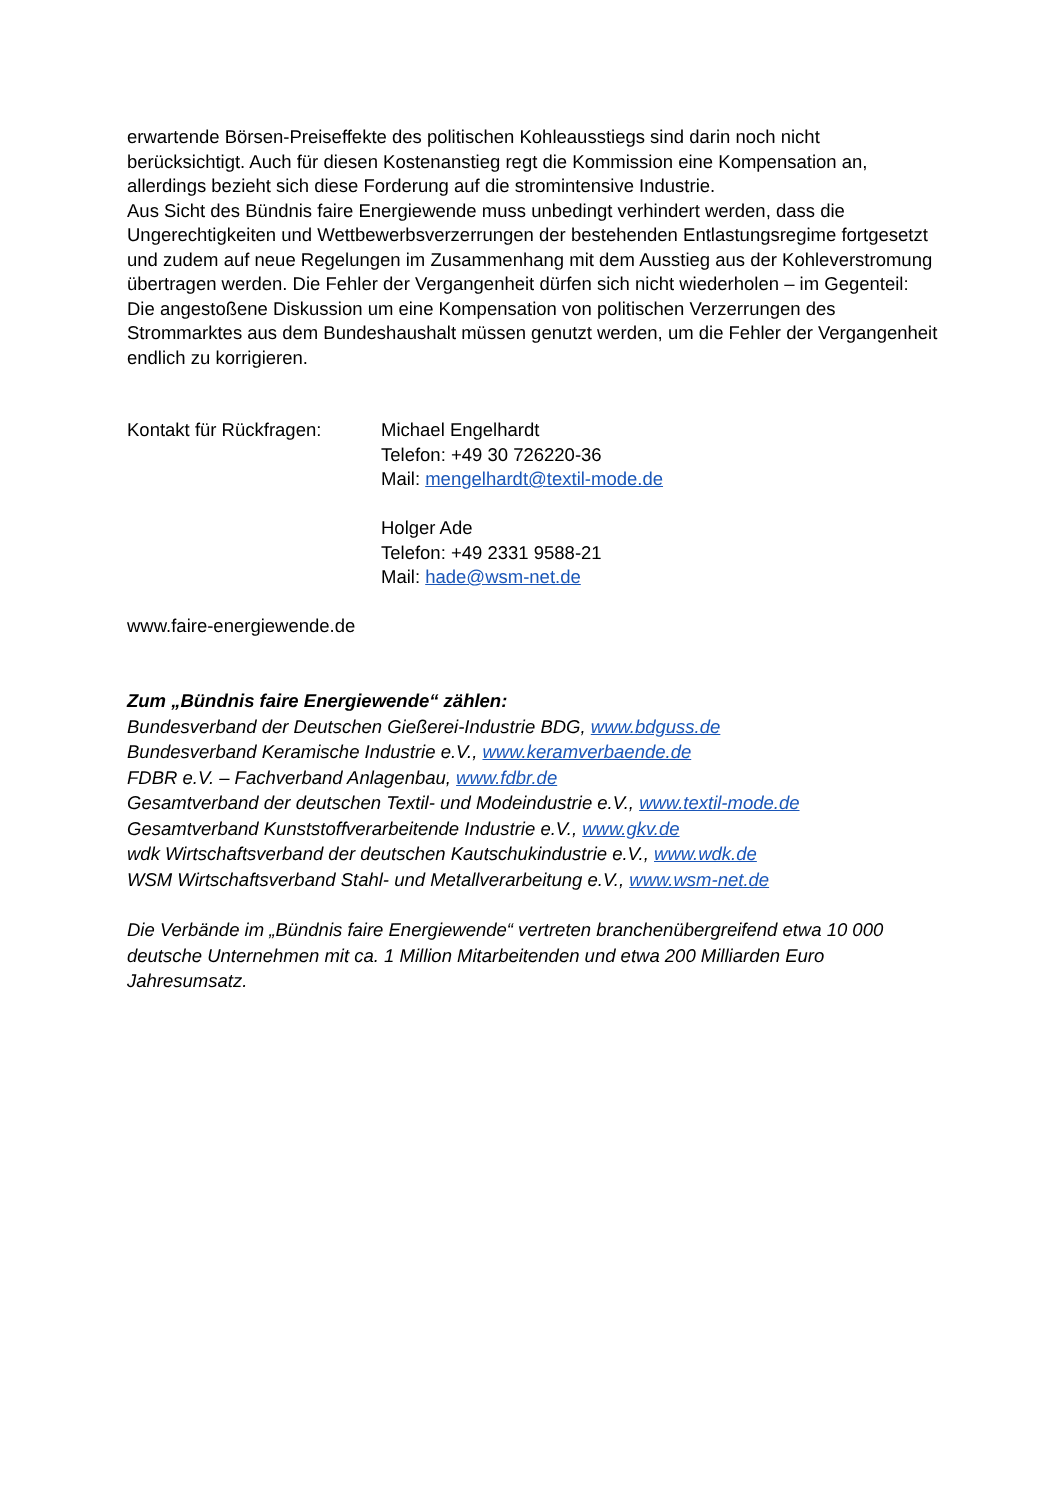erwartende Börsen-Preiseffekte des politischen Kohleausstiegs sind darin noch nicht berücksichtigt. Auch für diesen Kostenanstieg regt die Kommission eine Kompensation an, allerdings bezieht sich diese Forderung auf die stromintensive Industrie.
Aus Sicht des Bündnis faire Energiewende muss unbedingt verhindert werden, dass die Ungerechtigkeiten und Wettbewerbsverzerrungen der bestehenden Entlastungsregime fortgesetzt und zudem auf neue Regelungen im Zusammenhang mit dem Ausstieg aus der Kohleverstromung übertragen werden. Die Fehler der Vergangenheit dürfen sich nicht wiederholen – im Gegenteil: Die angestoßene Diskussion um eine Kompensation von politischen Verzerrungen des Strommarktes aus dem Bundeshaushalt müssen genutzt werden, um die Fehler der Vergangenheit endlich zu korrigieren.
Kontakt für Rückfragen:
Michael Engelhardt
Telefon: +49 30 726220-36
Mail: mengelhardt@textil-mode.de
Holger Ade
Telefon: +49 2331 9588-21
Mail: hade@wsm-net.de
www.faire-energiewende.de
Zum „Bündnis faire Energiewende“ zählen:
Bundesverband der Deutschen Gießerei-Industrie BDG, www.bdguss.de
Bundesverband Keramische Industrie e.V., www.keramverbaende.de
FDBR e.V. – Fachverband Anlagenbau, www.fdbr.de
Gesamtverband der deutschen Textil- und Modeindustrie e.V., www.textil-mode.de
Gesamtverband Kunststoffverarbeitende Industrie e.V., www.gkv.de
wdk Wirtschaftsverband der deutschen Kautschukindustrie e.V., www.wdk.de
WSM Wirtschaftsverband Stahl- und Metallverarbeitung e.V., www.wsm-net.de
Die Verbände im „Bündnis faire Energiewende“ vertreten branchenübergreifend etwa 10 000 deutsche Unternehmen mit ca. 1 Million Mitarbeitenden und etwa 200 Milliarden Euro Jahresumsatz.